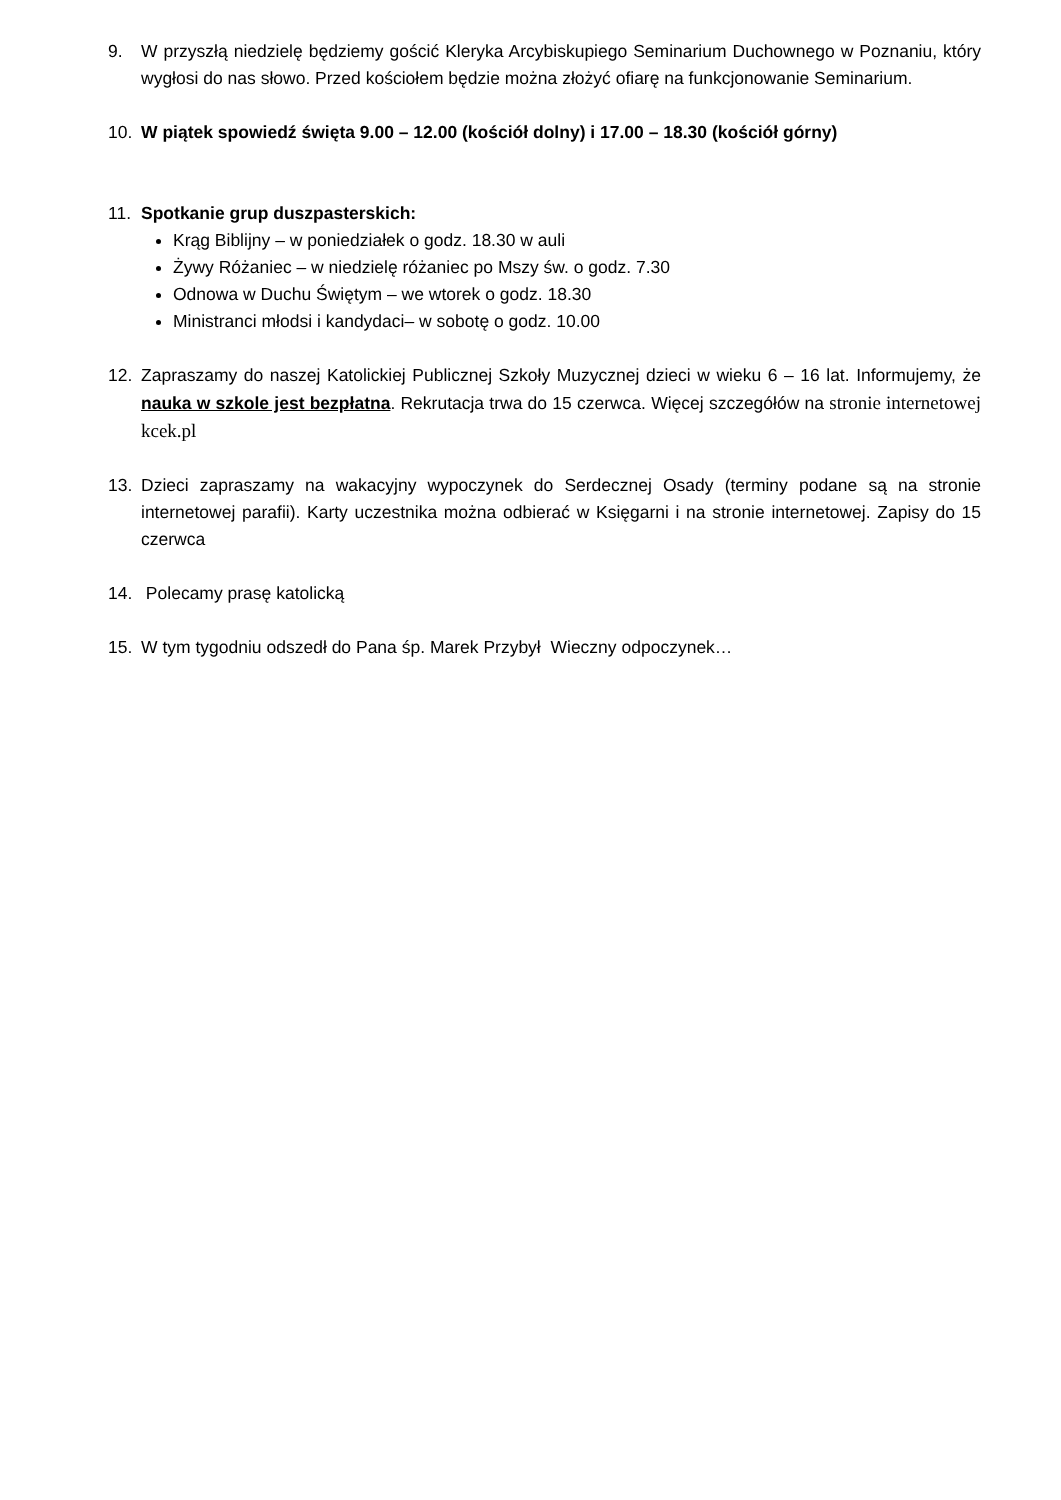9. W przyszłą niedzielę będziemy gościć Kleryka Arcybiskupiego Seminarium Duchownego w Poznaniu, który wygłosi do nas słowo. Przed kościołem będzie można złożyć ofiarę na funkcjonowanie Seminarium.
10. W piątek spowiedź święta 9.00 – 12.00 (kościół dolny) i 17.00 – 18.30 (kościół górny)
11. Spotkanie grup duszpasterskich:
Krąg Biblijny – w poniedziałek o godz. 18.30 w auli
Żywy Różaniec – w niedzielę różaniec po Mszy św. o godz. 7.30
Odnowa w Duchu Świętym – we wtorek o godz. 18.30
Ministranci młodsi i kandydaci– w sobotę o godz. 10.00
12. Zapraszamy do naszej Katolickiej Publicznej Szkoły Muzycznej dzieci w wieku 6 – 16 lat. Informujemy, że nauka w szkole jest bezpłatna. Rekrutacja trwa do 15 czerwca. Więcej szczegółów na stronie internetowej kcek.pl
13. Dzieci zapraszamy na wakacyjny wypoczynek do Serdecznej Osady (terminy podane są na stronie internetowej parafii). Karty uczestnika można odbierać w Księgarni i na stronie internetowej. Zapisy do 15 czerwca
14. Polecamy prasę katolicką
15. W tym tygodniu odszedł do Pana śp. Marek Przybył Wieczny odpoczynek…